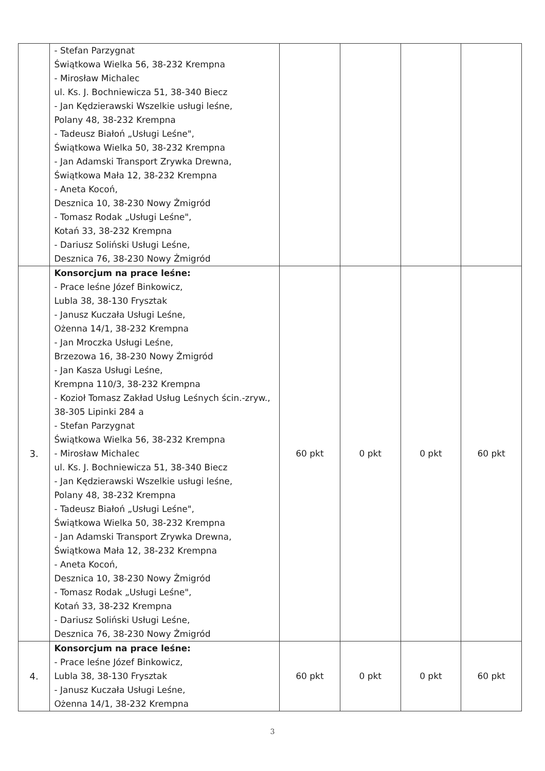| | - Stefan Parzygnat Świątkowa Wielka 56, 38-232 Krempna - Mirosław Michalec ul. Ks. J. Bochniewicza 51, 38-340 Biecz - Jan Kędzierawski Wszelkie usługi leśne, Polany 48, 38-232 Krempna - Tadeusz Białoń „Usługi Leśne", Świątkowa Wielka 50, 38-232 Krempna - Jan Adamski Transport Zrywka Drewna, Świątkowa Mała 12, 38-232 Krempna - Aneta Kocoń, Desznica 10, 38-230 Nowy Żmigród - Tomasz Rodak „Usługi Leśne", Kotań 33, 38-232 Krempna - Dariusz Soliński Usługi Leśne, Desznica 76, 38-230 Nowy Żmigród | | | | |
| 3. | Konsorcjum na prace leśne: - Prace leśne Józef Binkowicz, Lubla 38, 38-130 Frysztak - Janusz Kuczała Usługi Leśne, Ożenna 14/1, 38-232 Krempna - Jan Mroczka Usługi Leśne, Brzezowa 16, 38-230 Nowy Żmigród - Jan Kasza Usługi Leśne, Krempna 110/3, 38-232 Krempna - Kozioł Tomasz Zakład Usług Leśnych ścin.-zryw., 38-305 Lipinki 284 a - Stefan Parzygnat Świątkowa Wielka 56, 38-232 Krempna - Mirosław Michalec ul. Ks. J. Bochniewicza 51, 38-340 Biecz - Jan Kędzierawski Wszelkie usługi leśne, Polany 48, 38-232 Krempna - Tadeusz Białoń „Usługi Leśne", Świątkowa Wielka 50, 38-232 Krempna - Jan Adamski Transport Zrywka Drewna, Świątkowa Mała 12, 38-232 Krempna - Aneta Kocoń, Desznica 10, 38-230 Nowy Żmigród - Tomasz Rodak „Usługi Leśne", Kotań 33, 38-232 Krempna - Dariusz Soliński Usługi Leśne, Desznica 76, 38-230 Nowy Żmigród | 60 pkt | 0 pkt | 0 pkt | 60 pkt |
| 4. | Konsorcjum na prace leśne: - Prace leśne Józef Binkowicz, Lubla 38, 38-130 Frysztak - Janusz Kuczała Usługi Leśne, Ożenna 14/1, 38-232 Krempna | 60 pkt | 0 pkt | 0 pkt | 60 pkt |
3